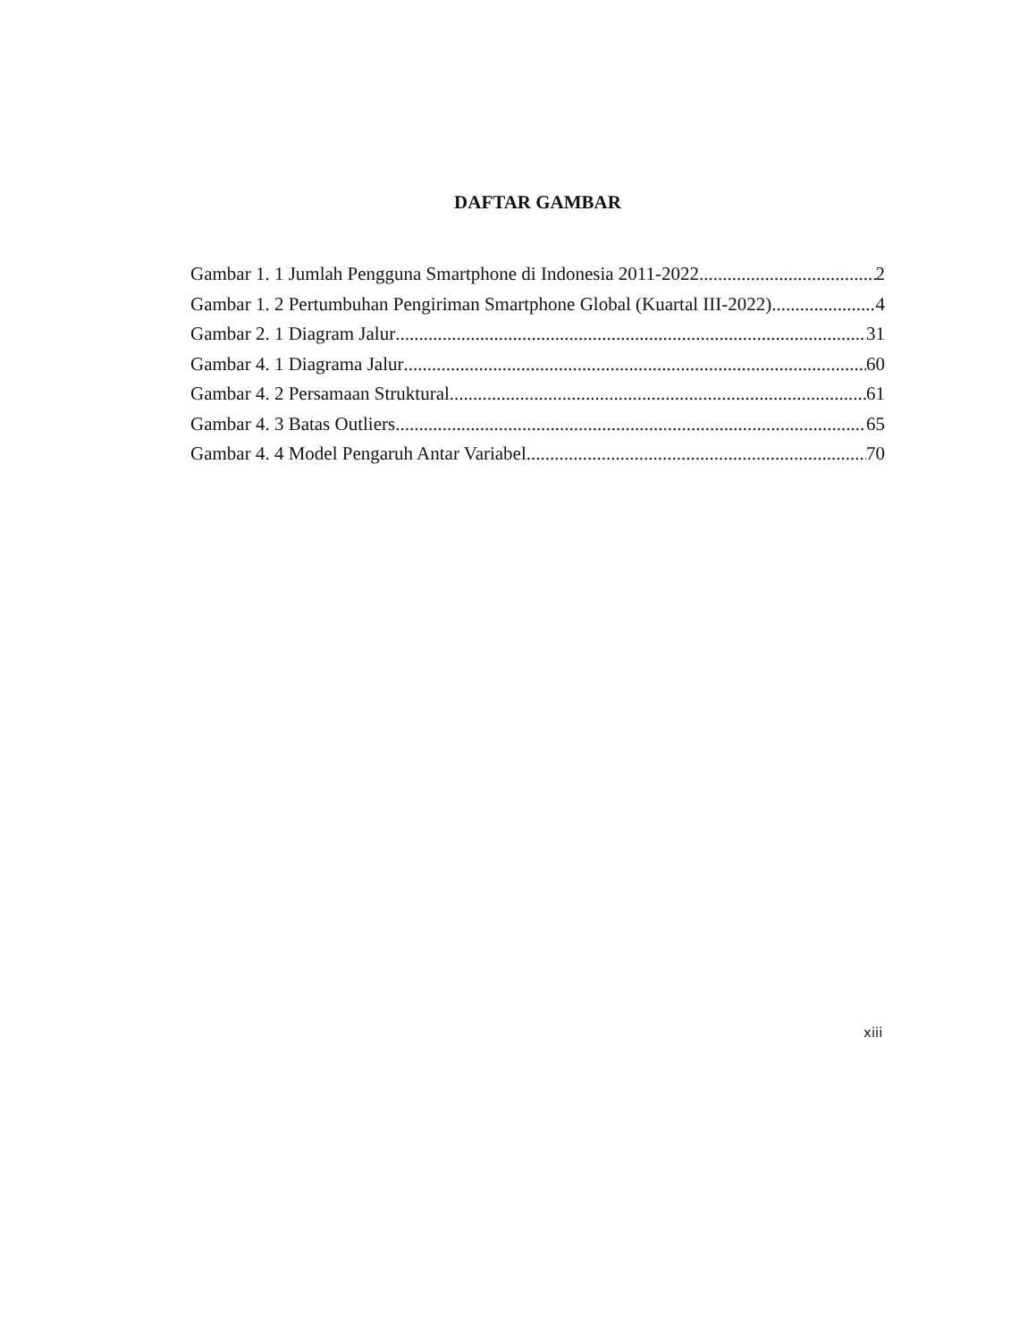DAFTAR GAMBAR
Gambar 1. 1 Jumlah Pengguna Smartphone di Indonesia 2011-2022 2
Gambar 1. 2 Pertumbuhan Pengiriman Smartphone Global (Kuartal III-2022) 4
Gambar 2. 1 Diagram Jalur 31
Gambar 4. 1 Diagrama Jalur 60
Gambar 4. 2 Persamaan Struktural 61
Gambar 4. 3 Batas Outliers 65
Gambar 4. 4 Model Pengaruh Antar Variabel 70
xiii